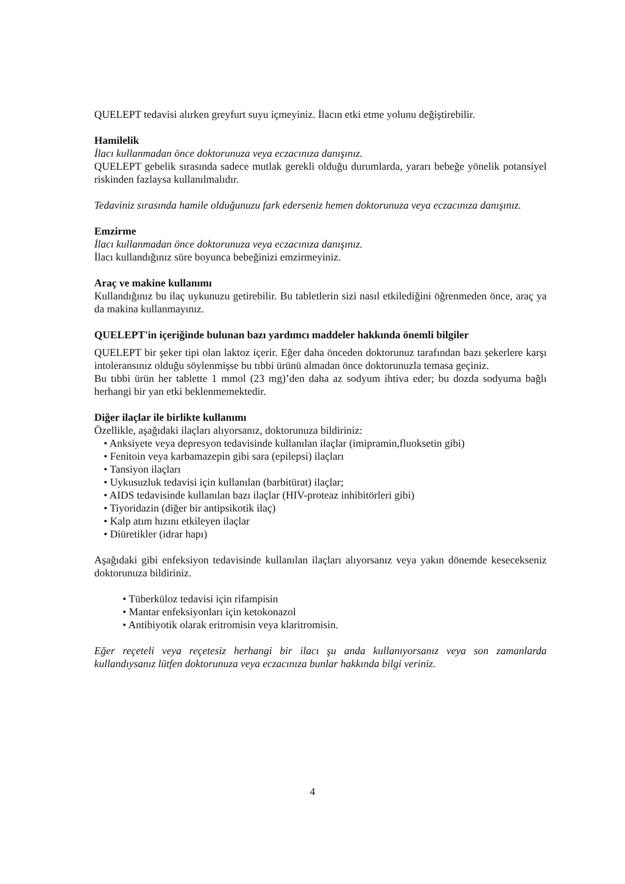QUELEPT tedavisi alırken greyfurt suyu içmeyiniz. İlacın etki etme yolunu değiştirebilir.
Hamilelik
İlacı kullanmadan önce doktorunuza veya eczacınıza danışınız.
QUELEPT gebelik sırasında sadece mutlak gerekli olduğu durumlarda, yararı bebeğe yönelik potansiyel riskinden fazlaysa kullanılmalıdır.
Tedaviniz sırasında hamile olduğunuzu fark ederseniz hemen doktorunuza veya eczacınıza danışınız.
Emzirme
İlacı kullanmadan önce doktorunuza veya eczacınıza danışınız.
İlacı kullandığınız süre boyunca bebeğinizi emzirmeyiniz.
Araç ve makine kullanımı
Kullandığınız bu ilaç uykunuzu getirebilir. Bu tabletlerin sizi nasıl etkilediğini öğrenmeden önce, araç ya da makina kullanmayınız.
QUELEPT'in içeriğinde bulunan bazı yardımcı maddeler hakkında önemli bilgiler
QUELEPT bir şeker tipi olan laktoz içerir. Eğer daha önceden doktorunuz tarafından bazı şekerlere karşı intoleransınız olduğu söylenmişse bu tıbbi ürünü almadan önce doktorunuzla temasa geçiniz.
Bu tıbbi ürün her tablette 1 mmol (23 mg)’den daha az sodyum ihtiva eder; bu dozda sodyuma bağlı herhangi bir yan etki beklenmemektedir.
Diğer ilaçlar ile birlikte kullanımı
Özellikle, aşağıdaki ilaçları alıyorsanız, doktorunuza bildiriniz:
• Anksiyete veya depresyon tedavisinde kullanılan ilaçlar (imipramin,fluoksetin gibi)
• Fenitoin veya karbamazepin gibi sara (epilepsi) ilaçları
• Tansiyon ilaçları
• Uykusuzluk tedavisi için kullanılan (barbitürat) ilaçlar;
• AIDS tedavisinde kullanılan bazı ilaçlar (HIV-proteaz inhibitörleri gibi)
• Tiyoridazin (diğer bir antipsikotik ilaç)
• Kalp atım hızını etkileyen ilaçlar
• Diüretikler (idrar hapı)
Aşağıdaki gibi enfeksiyon tedavisinde kullanılan ilaçları alıyorsanız veya yakın dönemde kesecekseniz doktorunuza bildiriniz.
• Tüberküloz tedavisi için rifampisin
• Mantar enfeksiyonları için ketokonazol
• Antibiyotik olarak eritromisin veya klaritromisin.
Eğer reçeteli veya reçetesiz herhangi bir ilacı şu anda kullanıyorsanız veya son zamanlarda kullandıysanız lütfen doktorunuza veya eczacınıza bunlar hakkında bilgi veriniz.
4